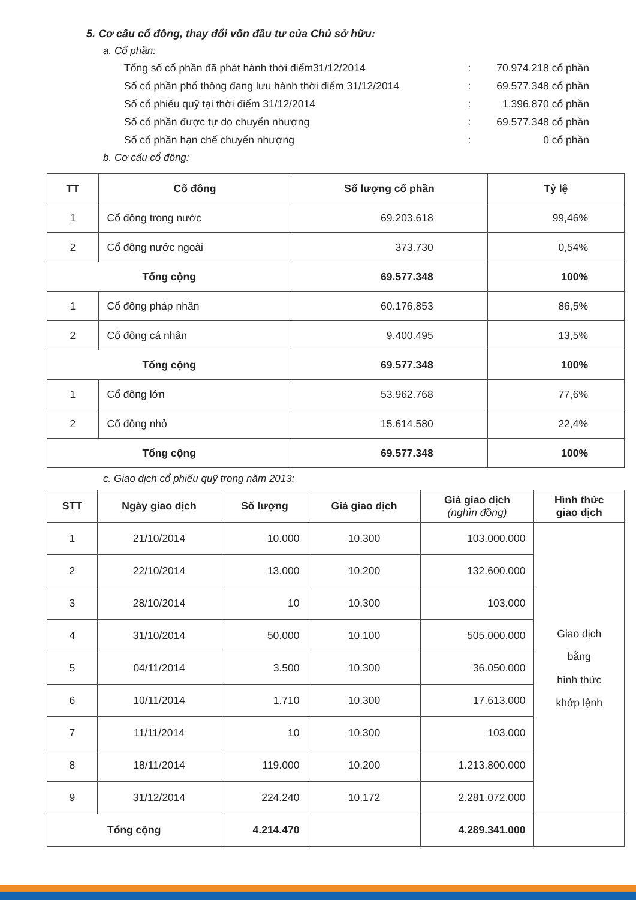5. Cơ cấu cổ đông, thay đổi vốn đầu tư của Chủ sở hữu:
a. Cổ phần:
Tổng số cổ phần đã phát hành thời điểm31/12/2014: 70.974.218 cổ phần
Số cổ phần phổ thông đang lưu hành thời điểm 31/12/2014: 69.577.348 cổ phần
Số cổ phiếu quỹ tại thời điểm 31/12/2014: 1.396.870 cổ phần
Số cổ phần được tự do chuyển nhượng: 69.577.348 cổ phần
Số cổ phần hạn chế chuyển nhượng: 0 cổ phần
b. Cơ cấu cổ đông:
| TT | Cổ đông | Số lượng cổ phần | Tỷ lệ |
| --- | --- | --- | --- |
| 1 | Cổ đông trong nước | 69.203.618 | 99,46% |
| 2 | Cổ đông nước ngoài | 373.730 | 0,54% |
| Tổng cộng | | 69.577.348 | 100% |
| 1 | Cổ đông pháp nhân | 60.176.853 | 86,5% |
| 2 | Cổ đông cá nhân | 9.400.495 | 13,5% |
| Tổng cộng | | 69.577.348 | 100% |
| 1 | Cổ đông lớn | 53.962.768 | 77,6% |
| 2 | Cổ đông nhỏ | 15.614.580 | 22,4% |
| Tổng cộng | | 69.577.348 | 100% |
c. Giao dịch cổ phiếu quỹ trong năm 2013:
| STT | Ngày giao dịch | Số lượng | Giá giao dịch | Giá giao dịch (nghìn đồng) | Hình thức giao dịch |
| --- | --- | --- | --- | --- | --- |
| 1 | 21/10/2014 | 10.000 | 10.300 | 103.000.000 | Giao dịch bằng hình thức khớp lệnh |
| 2 | 22/10/2014 | 13.000 | 10.200 | 132.600.000 | |
| 3 | 28/10/2014 | 10 | 10.300 | 103.000 | |
| 4 | 31/10/2014 | 50.000 | 10.100 | 505.000.000 | |
| 5 | 04/11/2014 | 3.500 | 10.300 | 36.050.000 | |
| 6 | 10/11/2014 | 1.710 | 10.300 | 17.613.000 | |
| 7 | 11/11/2014 | 10 | 10.300 | 103.000 | |
| 8 | 18/11/2014 | 119.000 | 10.200 | 1.213.800.000 | |
| 9 | 31/12/2014 | 224.240 | 10.172 | 2.281.072.000 | |
| Tổng cộng | | 4.214.470 | | 4.289.341.000 | |